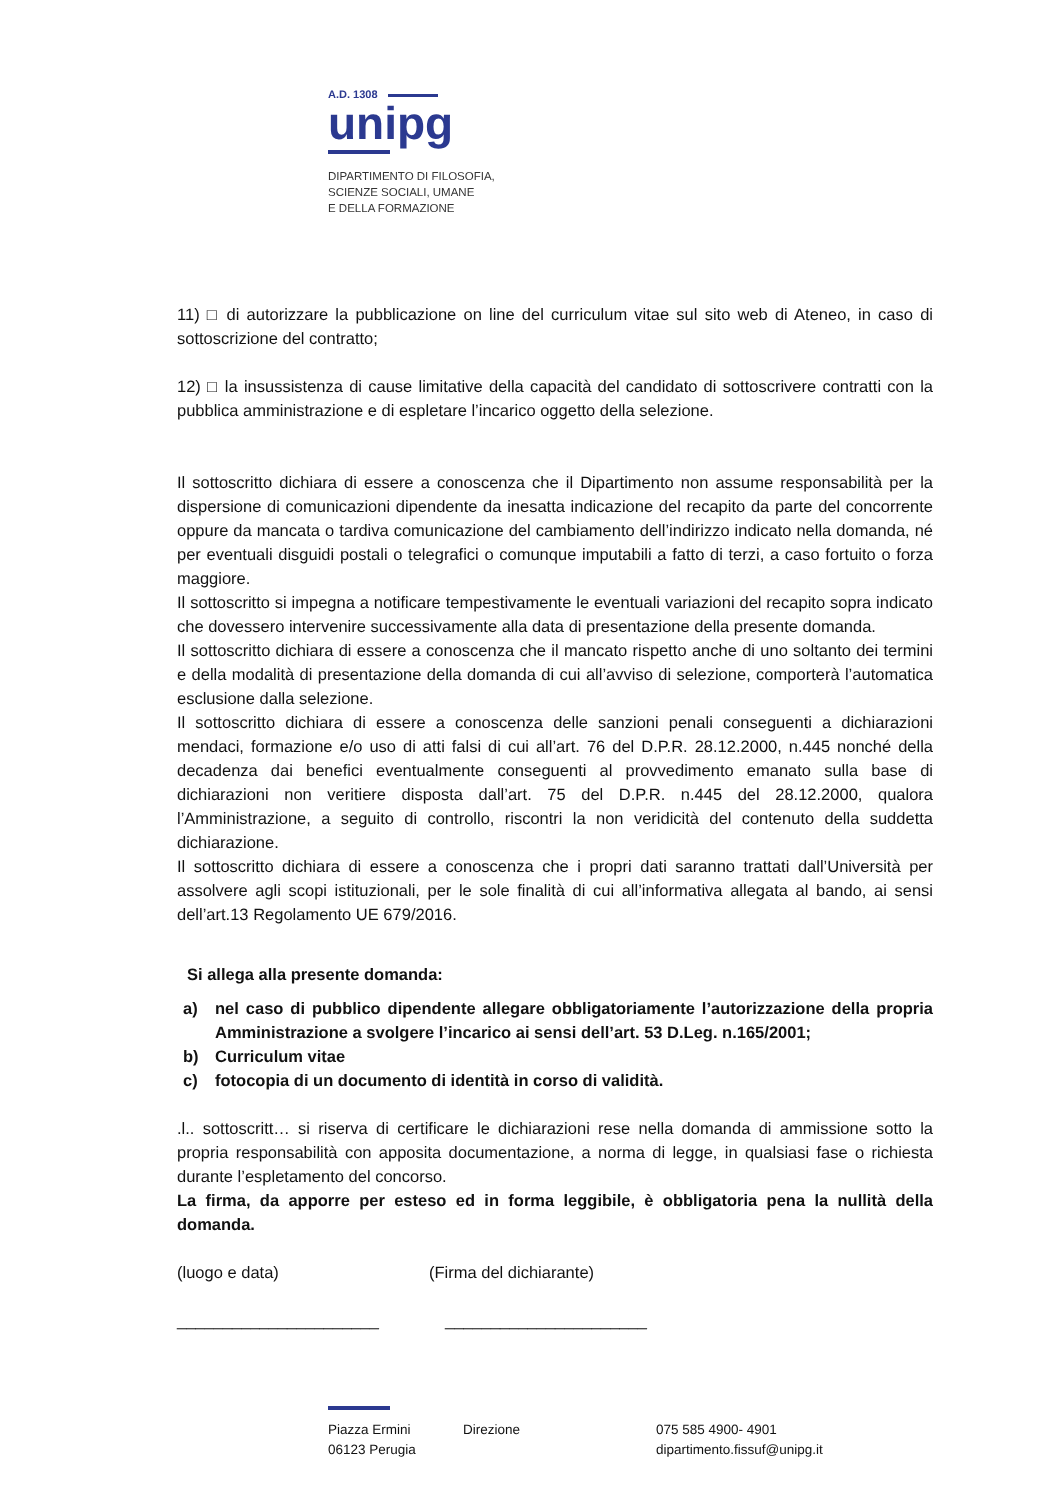A.D. 1308
unipg
DIPARTIMENTO DI FILOSOFIA,
SCIENZE SOCIALI, UMANE
E DELLA FORMAZIONE
11) □ di autorizzare la pubblicazione on line del curriculum vitae sul sito web di Ateneo, in caso di sottoscrizione del contratto;
12) □ la insussistenza di cause limitative della capacità del candidato di sottoscrivere contratti con la pubblica amministrazione e di espletare l’incarico oggetto della selezione.
Il sottoscritto dichiara di essere a conoscenza che il Dipartimento non assume responsabilità per la dispersione di comunicazioni dipendente da inesatta indicazione del recapito da parte del concorrente oppure da mancata o tardiva comunicazione del cambiamento dell’indirizzo indicato nella domanda, né per eventuali disguidi postali o telegrafici o comunque imputabili a fatto di terzi, a caso fortuito o forza maggiore.
Il sottoscritto si impegna a notificare tempestivamente le eventuali variazioni del recapito sopra indicato che dovessero intervenire successivamente alla data di presentazione della presente domanda.
Il sottoscritto dichiara di essere a conoscenza che il mancato rispetto anche di uno soltanto dei termini e della modalità di presentazione della domanda di cui all’avviso di selezione, comporterà l’automatica esclusione dalla selezione.
Il sottoscritto dichiara di essere a conoscenza delle sanzioni penali conseguenti a dichiarazioni mendaci, formazione e/o uso di atti falsi di cui all’art. 76 del D.P.R. 28.12.2000, n.445 nonché della decadenza dai benefici eventualmente conseguenti al provvedimento emanato sulla base di dichiarazioni non veritiere disposta dall’art. 75 del D.P.R. n.445 del 28.12.2000, qualora l’Amministrazione, a seguito di controllo, riscontri la non veridicità del contenuto della suddetta dichiarazione.
Il sottoscritto dichiara di essere a conoscenza che i propri dati saranno trattati dall’Università per assolvere agli scopi istituzionali, per le sole finalità di cui all’informativa allegata al bando, ai sensi dell’art.13 Regolamento UE 679/2016.
Si allega alla presente domanda:
a) nel caso di pubblico dipendente allegare obbligatoriamente l’autorizzazione della propria Amministrazione a svolgere l’incarico ai sensi dell’art. 53 D.Leg. n.165/2001;
b) Curriculum vitae
c) fotocopia di un documento di identità in corso di validità.
.l.. sottoscritt… si riserva di certificare le dichiarazioni rese nella domanda di ammissione sotto la propria responsabilità con apposita documentazione, a norma di legge, in qualsiasi fase o richiesta durante l’espletamento del concorso.
La firma, da apporre per esteso ed in forma leggibile, è obbligatoria pena la nullità della domanda.
(luogo e data) (Firma del dichiarante)
______________________ ______________________
Piazza Ermini
06123 Perugia Direzione 075 585 4900- 4901
dipartimento.fissuf@unipg.it